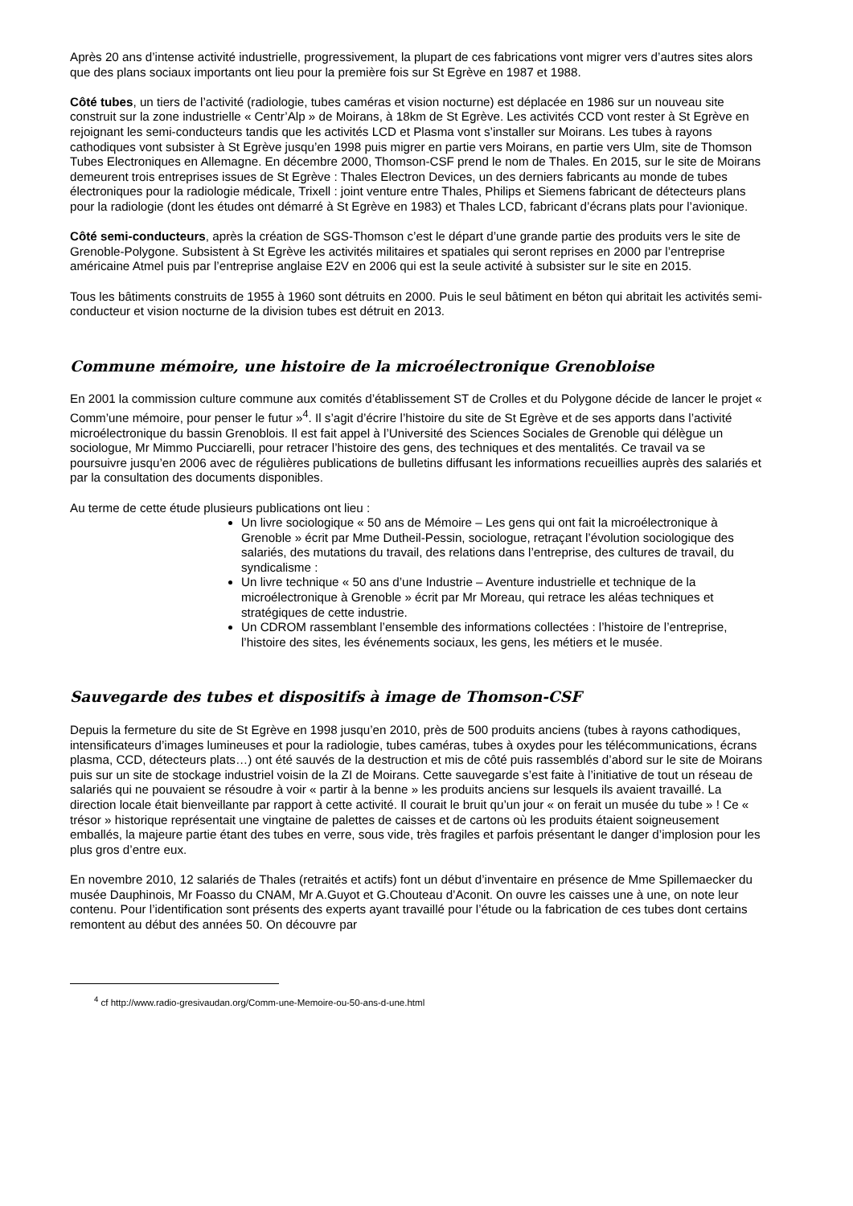Après 20 ans d’intense activité industrielle, progressivement, la plupart de ces fabrications vont migrer vers d’autres sites alors que des plans sociaux importants ont lieu pour la première fois sur St Egrève en 1987 et 1988.
Côté tubes, un tiers de l’activité (radiologie, tubes caméras et vision nocturne) est déplacée en 1986 sur un nouveau site construit sur la zone industrielle « Centr’Alp » de Moirans, à 18km de St Egrève. Les activités CCD vont rester à St Egrève en rejoignant les semi-conducteurs tandis que les activités LCD et Plasma vont s’installer sur Moirans. Les tubes à rayons cathodiques vont subsister à St Egrève jusqu’en 1998 puis migrer en partie vers Moirans, en partie vers Ulm, site de Thomson Tubes Electroniques en Allemagne. En décembre 2000, Thomson-CSF prend le nom de Thales. En 2015, sur le site de Moirans demeurent trois entreprises issues de St Egrève : Thales Electron Devices, un des derniers fabricants au monde de tubes électroniques pour la radiologie médicale, Trixell : joint venture entre Thales, Philips et Siemens fabricant de détecteurs plans pour la radiologie (dont les études ont démarré à St Egrève en 1983) et Thales LCD, fabricant d’écrans plats pour l’avionique.
Côté semi-conducteurs, après la création de SGS-Thomson c’est le départ d’une grande partie des produits vers le site de Grenoble-Polygone. Subsistent à St Egrève les activités militaires et spatiales qui seront reprises en 2000 par l’entreprise américaine Atmel puis par l’entreprise anglaise E2V en 2006 qui est la seule activité à subsister sur le site en 2015.
Tous les bâtiments construits de 1955 à 1960 sont détruits en 2000. Puis le seul bâtiment en béton qui abritait les activités semi-conducteur et vision nocturne de la division tubes est détruit en 2013.
Commune mémoire, une histoire de la microélectronique Grenobloise
En 2001 la commission culture commune aux comités d’établissement ST de Crolles et du Polygone décide de lancer le projet « Comm’une mémoire, pour penser le futur »<sup>4</sup>. Il s’agit d’écrire l’histoire du site de St Egrève et de ses apports dans l’activité microélectronique du bassin Grenoblois. Il est fait appel à l’Université des Sciences Sociales de Grenoble qui délègue un sociologue, Mr Mimmo Pucciarelli, pour retracer l’histoire des gens, des techniques et des mentalités. Ce travail va se poursuivre jusqu’en 2006 avec de régulières publications de bulletins diffusant les informations recueillies auprès des salariés et par la consultation des documents disponibles.
Au terme de cette étude plusieurs publications ont lieu :
Un livre sociologique « 50 ans de Mémoire – Les gens qui ont fait la microélectronique à Grenoble » écrit par Mme Dutheil-Pessin, sociologue, retraçant l’évolution sociologique des salariés, des mutations du travail, des relations dans l’entreprise, des cultures de travail, du syndicalisme :
Un livre technique « 50 ans d’une Industrie – Aventure industrielle et technique de la microélectronique à Grenoble » écrit par Mr Moreau, qui retrace les aléas techniques et stratégiques de cette industrie.
Un CDROM rassemblant l’ensemble des informations collectées : l’histoire de l’entreprise, l’histoire des sites, les événements sociaux, les gens, les métiers et le musée.
Sauvegarde des tubes et dispositifs à image de Thomson-CSF
Depuis la fermeture du site de St Egrève en 1998 jusqu’en 2010, près de 500 produits anciens (tubes à rayons cathodiques, intensificateurs d’images lumineuses et pour la radiologie, tubes caméras, tubes à oxydes pour les télécommunications, écrans plasma, CCD, détecteurs plats…) ont été sauvés de la destruction et mis de côté puis rassemblés d’abord sur le site de Moirans puis sur un site de stockage industriel voisin de la ZI de Moirans. Cette sauvegarde s’est faite à l’initiative de tout un réseau de salariés qui ne pouvaient se résoudre à voir « partir à la benne » les produits anciens sur lesquels ils avaient travaillé. La direction locale était bienveillante par rapport à cette activité. Il courait le bruit qu’un jour « on ferait un musée du tube » ! Ce « trésor » historique représentait une vingtaine de palettes de caisses et de cartons où les produits étaient soigneusement emballés, la majeure partie étant des tubes en verre, sous vide, très fragiles et parfois présentant le danger d’implosion pour les plus gros d’entre eux.
En novembre 2010, 12 salariés de Thales (retraités et actifs) font un début d’inventaire en présence de Mme Spillemaecker du musée Dauphinois, Mr Foasso du CNAM, Mr A.Guyot et G.Chouteau d’Aconit. On ouvre les caisses une à une, on note leur contenu. Pour l’identification sont présents des experts ayant travaillé pour l’étude ou la fabrication de ces tubes dont certains remontent au début des années 50. On découvre par
<sup>4</sup> cf http://www.radio-gresivaudan.org/Comm-une-Memoire-ou-50-ans-d-une.html